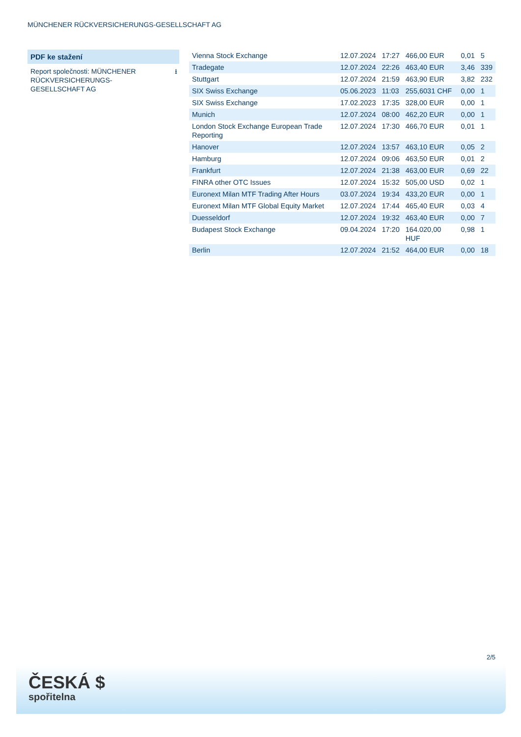MÜNCHENER RÜCKVERSICHERUNGS-GESELLSCHAFT AG
PDF ke stažení
Report společnosti: MÜNCHENER RÜCKVERSICHERUNGS-GESELLSCHAFT AG
⭳
| Vienna Stock Exchange | 12.07.2024 | 17:27 | 466,00 EUR | 0,01 | 5 |
| Tradegate | 12.07.2024 | 22:26 | 463,40 EUR | 3,46 | 339 |
| Stuttgart | 12.07.2024 | 21:59 | 463,90 EUR | 3,82 | 232 |
| SIX Swiss Exchange | 05.06.2023 | 11:03 | 255,6031 CHF | 0,00 | 1 |
| SIX Swiss Exchange | 17.02.2023 | 17:35 | 328,00 EUR | 0,00 | 1 |
| Munich | 12.07.2024 | 08:00 | 462,20 EUR | 0,00 | 1 |
| London Stock Exchange European Trade Reporting | 12.07.2024 | 17:30 | 466,70 EUR | 0,01 | 1 |
| Hanover | 12.07.2024 | 13:57 | 463,10 EUR | 0,05 | 2 |
| Hamburg | 12.07.2024 | 09:06 | 463,50 EUR | 0,01 | 2 |
| Frankfurt | 12.07.2024 | 21:38 | 463,00 EUR | 0,69 | 22 |
| FINRA other OTC Issues | 12.07.2024 | 15:32 | 505,00 USD | 0,02 | 1 |
| Euronext Milan MTF Trading After Hours | 03.07.2024 | 19:34 | 433,20 EUR | 0,00 | 1 |
| Euronext Milan MTF Global Equity Market | 12.07.2024 | 17:44 | 465,40 EUR | 0,03 | 4 |
| Duesseldorf | 12.07.2024 | 19:32 | 463,40 EUR | 0,00 | 7 |
| Budapest Stock Exchange | 09.04.2024 | 17:20 | 164.020,00 HUF | 0,98 | 1 |
| Berlin | 12.07.2024 | 21:52 | 464,00 EUR | 0,00 | 18 |
2/5
ČESKÁ $
spořitelna